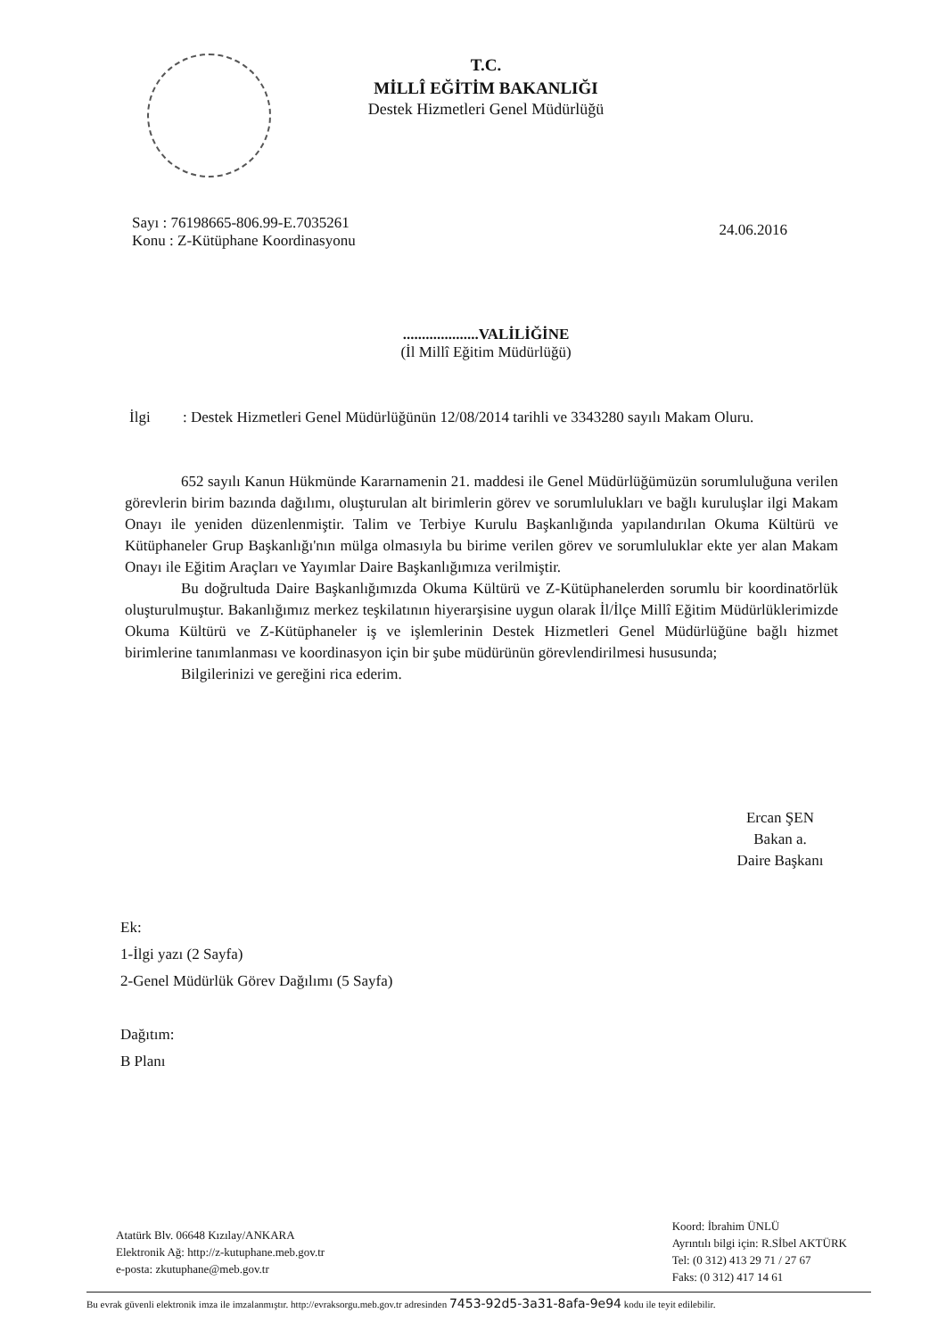T.C.
MİLLÎ EĞİTİM BAKANLIĞI
Destek Hizmetleri Genel Müdürlüğü
Sayı : 76198665-806.99-E.7035261
Konu : Z-Kütüphane Koordinasyonu
24.06.2016
....................VALİLİĞİNE
(İl Millî Eğitim Müdürlüğü)
İlgi: Destek Hizmetleri Genel Müdürlüğünün 12/08/2014 tarihli ve 3343280 sayılı Makam Oluru.
652 sayılı Kanun Hükmünde Kararnamenin 21. maddesi ile Genel Müdürlüğümüzün sorumluluğuna verilen görevlerin birim bazında dağılımı, oluşturulan alt birimlerin görev ve sorumlulukları ve bağlı kuruluşlar ilgi Makam Onayı ile yeniden düzenlenmiştir. Talim ve Terbiye Kurulu Başkanlığında yapılandırılan Okuma Kültürü ve Kütüphaneler Grup Başkanlığı'nın mülga olmasıyla bu birime verilen görev ve sorumluluklar ekte yer alan Makam Onayı ile Eğitim Araçları ve Yayımlar Daire Başkanlığımıza verilmiştir.
Bu doğrultuda Daire Başkanlığımızda Okuma Kültürü ve Z-Kütüphanelerden sorumlu bir koordinatörlük oluşturulmuştur. Bakanlığımız merkez teşkilatının hiyerarşisine uygun olarak İl/İlçe Millî Eğitim Müdürlüklerimizde Okuma Kültürü ve Z-Kütüphaneler iş ve işlemlerinin Destek Hizmetleri Genel Müdürlüğüne bağlı hizmet birimlerine tanımlanması ve koordinasyon için bir şube müdürünün görevlendirilmesi hususunda;
Bilgilerinizi ve gereğini rica ederim.
Ercan ŞEN
Bakan a.
Daire Başkanı
Ek:
1-İlgi yazı (2 Sayfa)
2-Genel Müdürlük Görev Dağılımı (5 Sayfa)
Dağıtım:
B Planı
Atatürk Blv. 06648 Kızılay/ANKARA
Elektronik Ağ: http://z-kutuphane.meb.gov.tr
e-posta: zkutuphane@meb.gov.tr
Koord: İbrahim ÜNLÜ
Ayrıntılı bilgi için: R.Sİbel AKTÜRK
Tel: (0 312) 413 29 71 / 27 67
Faks: (0 312) 417 14 61
Bu evrak güvenli elektronik imza ile imzalanmıştır. http://evraksorgu.meb.gov.tr adresinden 7453-92d5-3a31-8afa-9e94 kodu ile teyit edilebilir.